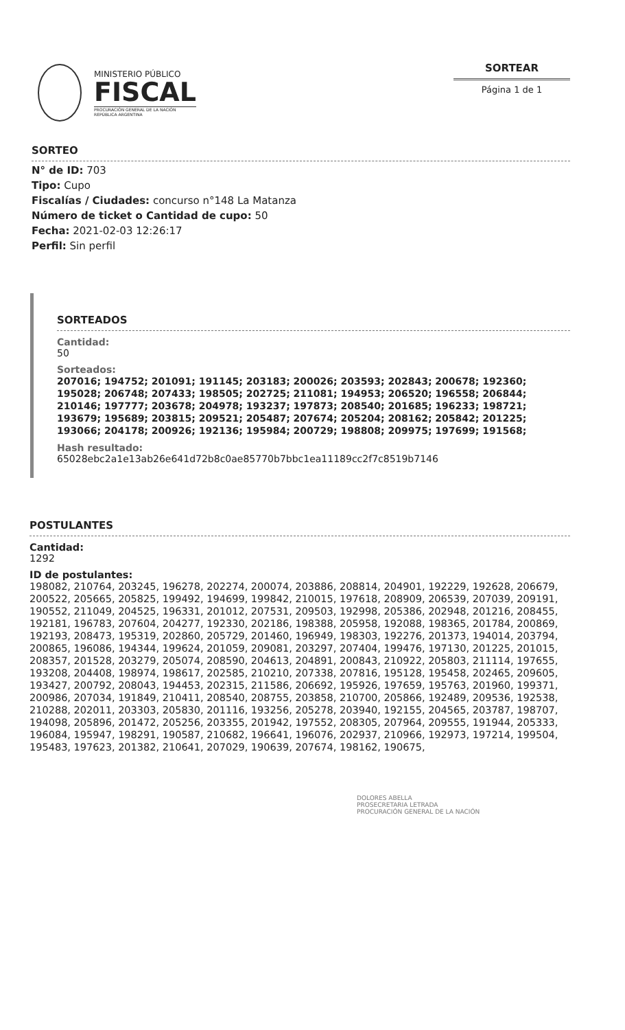MINISTERIO PÚBLICO
FISCAL
PROCURACIÓN GENERAL DE LA NACIÓN
REPÚBLICA ARGENTINA
SORTEAR
Página 1 de 1
SORTEO
N° de ID: 703
Tipo: Cupo
Fiscalías / Ciudades: concurso n°148 La Matanza
Número de ticket o Cantidad de cupo: 50
Fecha: 2021-02-03 12:26:17
Perfil: Sin perfil
SORTEADOS
Cantidad:
50
Sorteados:
207016; 194752; 201091; 191145; 203183; 200026; 203593; 202843; 200678; 192360; 195028; 206748; 207433; 198505; 202725; 211081; 194953; 206520; 196558; 206844; 210146; 197777; 203678; 204978; 193237; 197873; 208540; 201685; 196233; 198721; 193679; 195689; 203815; 209521; 205487; 207674; 205204; 208162; 205842; 201225; 193066; 204178; 200926; 192136; 195984; 200729; 198808; 209975; 197699; 191568;
Hash resultado:
65028ebc2a1e13ab26e641d72b8c0ae85770b7bbc1ea11189cc2f7c8519b7146
POSTULANTES
Cantidad:
1292
ID de postulantes:
198082, 210764, 203245, 196278, 202274, 200074, 203886, 208814, 204901, 192229, 192628, 206679, 200522, 205665, 205825, 199492, 194699, 199842, 210015, 197618, 208909, 206539, 207039, 209191, 190552, 211049, 204525, 196331, 201012, 207531, 209503, 192998, 205386, 202948, 201216, 208455, 192181, 196783, 207604, 204277, 192330, 202186, 198388, 205958, 192088, 198365, 201784, 200869, 192193, 208473, 195319, 202860, 205729, 201460, 196949, 198303, 192276, 201373, 194014, 203794, 200865, 196086, 194344, 199624, 201059, 209081, 203297, 207404, 199476, 197130, 201225, 201015, 208357, 201528, 203279, 205074, 208590, 204613, 204891, 200843, 210922, 205803, 211114, 197655, 193208, 204408, 198974, 198617, 202585, 210210, 207338, 207816, 195128, 195458, 202465, 209605, 193427, 200792, 208043, 194453, 202315, 211586, 206692, 195926, 197659, 195763, 201960, 199371, 200986, 207034, 191849, 210411, 208540, 208755, 203858, 210700, 205866, 192489, 209536, 192538, 210288, 202011, 203303, 205830, 201116, 193256, 205278, 203940, 192155, 204565, 203787, 198707, 194098, 205896, 201472, 205256, 203355, 201942, 197552, 208305, 207964, 209555, 191944, 205333, 196084, 195947, 198291, 190587, 210682, 196641, 196076, 202937, 210966, 192973, 197214, 199504, 195483, 197623, 201382, 210641, 207029, 190639, 207674, 198162, 190675,
DOLORES ABELLA
PROSECRETARIA LETRADA
PROCURACIÓN GENERAL DE LA NACIÓN